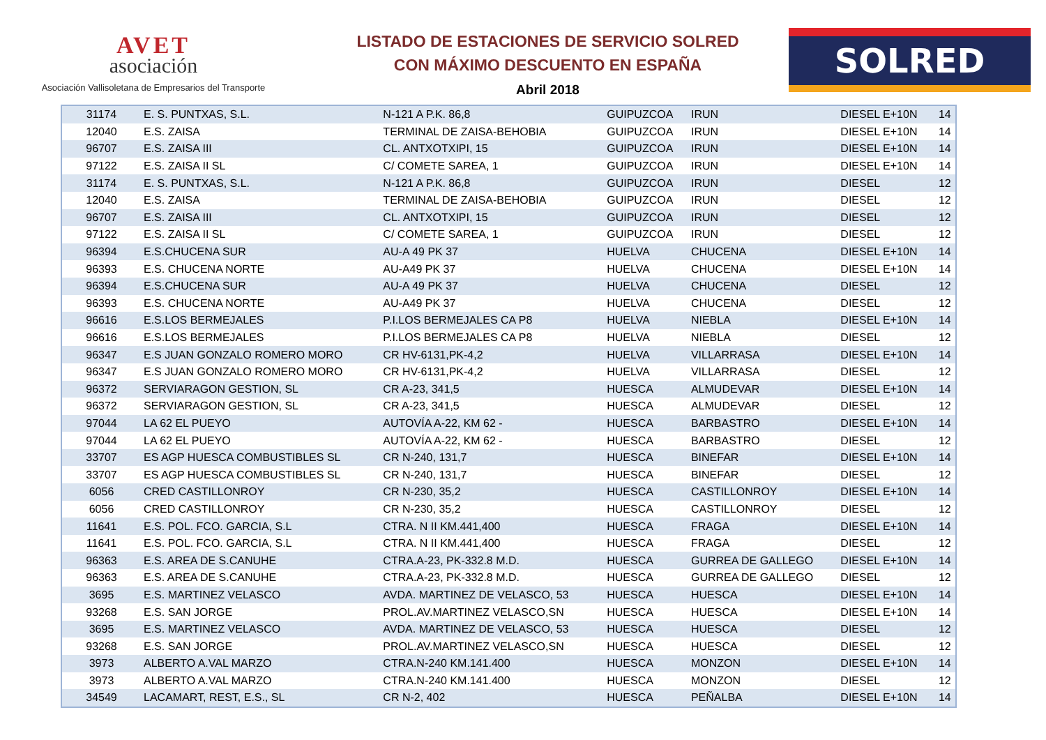AVET
asociación
Asociación Vallisoletana de Empresarios del Transporte
LISTADO DE ESTACIONES DE SERVICIO SOLRED
CON MÁXIMO DESCUENTO EN ESPAÑA
Abril 2018
SOLRED
| 31174 | E. S. PUNTXAS, S.L. | N-121 A P.K. 86,8 | GUIPUZCOA | IRUN | DIESEL E+10N | 14 |
| 12040 | E.S. ZAISA | TERMINAL DE ZAISA-BEHOBIA | GUIPUZCOA | IRUN | DIESEL E+10N | 14 |
| 96707 | E.S. ZAISA III | CL. ANTXOTXIPI, 15 | GUIPUZCOA | IRUN | DIESEL E+10N | 14 |
| 97122 | E.S. ZAISA II SL | C/ COMETE SAREA, 1 | GUIPUZCOA | IRUN | DIESEL E+10N | 14 |
| 31174 | E. S. PUNTXAS, S.L. | N-121 A P.K. 86,8 | GUIPUZCOA | IRUN | DIESEL | 12 |
| 12040 | E.S. ZAISA | TERMINAL DE ZAISA-BEHOBIA | GUIPUZCOA | IRUN | DIESEL | 12 |
| 96707 | E.S. ZAISA III | CL. ANTXOTXIPI, 15 | GUIPUZCOA | IRUN | DIESEL | 12 |
| 97122 | E.S. ZAISA II SL | C/ COMETE SAREA, 1 | GUIPUZCOA | IRUN | DIESEL | 12 |
| 96394 | E.S.CHUCENA SUR | AU-A 49 PK 37 | HUELVA | CHUCENA | DIESEL E+10N | 14 |
| 96393 | E.S. CHUCENA NORTE | AU-A49 PK 37 | HUELVA | CHUCENA | DIESEL E+10N | 14 |
| 96394 | E.S.CHUCENA SUR | AU-A 49 PK 37 | HUELVA | CHUCENA | DIESEL | 12 |
| 96393 | E.S. CHUCENA NORTE | AU-A49 PK 37 | HUELVA | CHUCENA | DIESEL | 12 |
| 96616 | E.S.LOS BERMEJALES | P.I.LOS BERMEJALES CA P8 | HUELVA | NIEBLA | DIESEL E+10N | 14 |
| 96616 | E.S.LOS BERMEJALES | P.I.LOS BERMEJALES CA P8 | HUELVA | NIEBLA | DIESEL | 12 |
| 96347 | E.S JUAN GONZALO ROMERO MORO | CR HV-6131,PK-4,2 | HUELVA | VILLARRASA | DIESEL E+10N | 14 |
| 96347 | E.S JUAN GONZALO ROMERO MORO | CR HV-6131,PK-4,2 | HUELVA | VILLARRASA | DIESEL | 12 |
| 96372 | SERVIARAGON GESTION, SL | CR A-23, 341,5 | HUESCA | ALMUDEVAR | DIESEL E+10N | 14 |
| 96372 | SERVIARAGON GESTION, SL | CR A-23, 341,5 | HUESCA | ALMUDEVAR | DIESEL | 12 |
| 97044 | LA 62 EL PUEYO | AUTOVÍA A-22, KM 62 - | HUESCA | BARBASTRO | DIESEL E+10N | 14 |
| 97044 | LA 62 EL PUEYO | AUTOVÍA A-22, KM 62 - | HUESCA | BARBASTRO | DIESEL | 12 |
| 33707 | ES AGP HUESCA COMBUSTIBLES SL | CR N-240, 131,7 | HUESCA | BINEFAR | DIESEL E+10N | 14 |
| 33707 | ES AGP HUESCA COMBUSTIBLES SL | CR N-240, 131,7 | HUESCA | BINEFAR | DIESEL | 12 |
| 6056 | CRED CASTILLONROY | CR N-230, 35,2 | HUESCA | CASTILLONROY | DIESEL E+10N | 14 |
| 6056 | CRED CASTILLONROY | CR N-230, 35,2 | HUESCA | CASTILLONROY | DIESEL | 12 |
| 11641 | E.S. POL. FCO. GARCIA, S.L | CTRA. N II KM.441,400 | HUESCA | FRAGA | DIESEL E+10N | 14 |
| 11641 | E.S. POL. FCO. GARCIA, S.L | CTRA. N II KM.441,400 | HUESCA | FRAGA | DIESEL | 12 |
| 96363 | E.S. AREA DE S.CANUHE | CTRA.A-23, PK-332.8 M.D. | HUESCA | GURREA DE GALLEGO | DIESEL E+10N | 14 |
| 96363 | E.S. AREA DE S.CANUHE | CTRA.A-23, PK-332.8 M.D. | HUESCA | GURREA DE GALLEGO | DIESEL | 12 |
| 3695 | E.S. MARTINEZ VELASCO | AVDA. MARTINEZ DE VELASCO, 53 | HUESCA | HUESCA | DIESEL E+10N | 14 |
| 93268 | E.S. SAN JORGE | PROL.AV.MARTINEZ VELASCO,SN | HUESCA | HUESCA | DIESEL E+10N | 14 |
| 3695 | E.S. MARTINEZ VELASCO | AVDA. MARTINEZ DE VELASCO, 53 | HUESCA | HUESCA | DIESEL | 12 |
| 93268 | E.S. SAN JORGE | PROL.AV.MARTINEZ VELASCO,SN | HUESCA | HUESCA | DIESEL | 12 |
| 3973 | ALBERTO A.VAL MARZO | CTRA.N-240 KM.141.400 | HUESCA | MONZON | DIESEL E+10N | 14 |
| 3973 | ALBERTO A.VAL MARZO | CTRA.N-240 KM.141.400 | HUESCA | MONZON | DIESEL | 12 |
| 34549 | LACAMART, REST, E.S., SL | CR N-2, 402 | HUESCA | PEÑALBA | DIESEL E+10N | 14 |